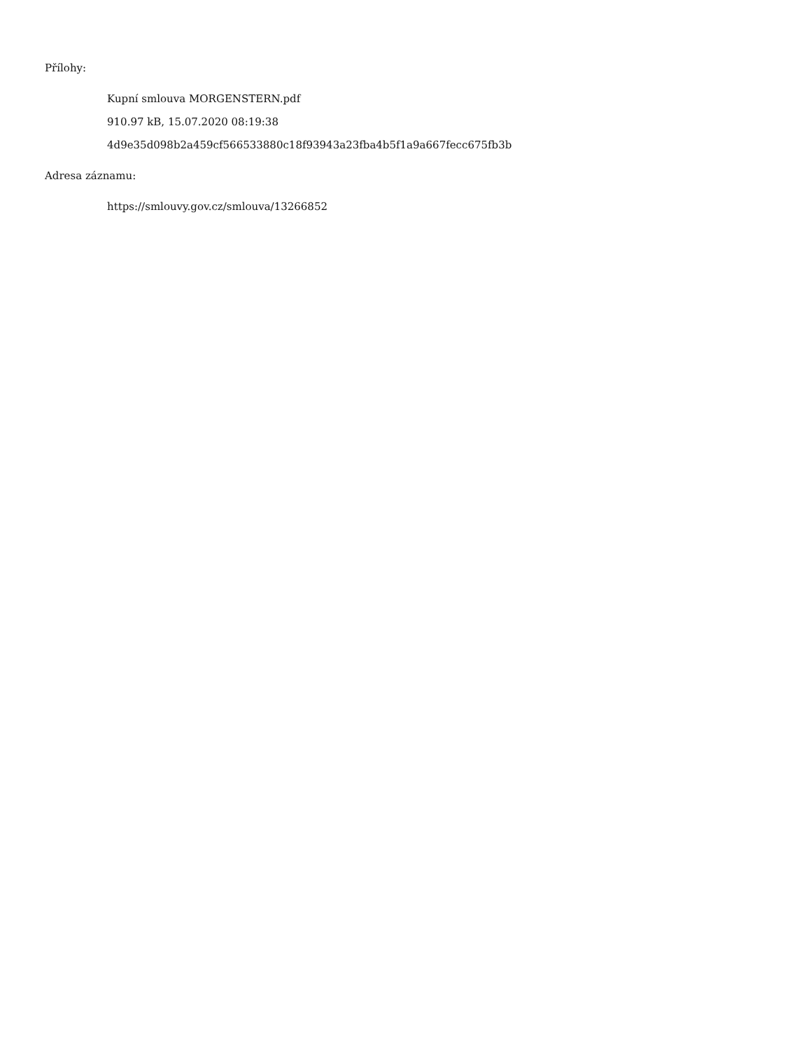Přílohy:
Kupní smlouva MORGENSTERN.pdf
910.97 kB, 15.07.2020 08:19:38
4d9e35d098b2a459cf566533880c18f93943a23fba4b5f1a9a667fecc675fb3b
Adresa záznamu:
https://smlouvy.gov.cz/smlouva/13266852